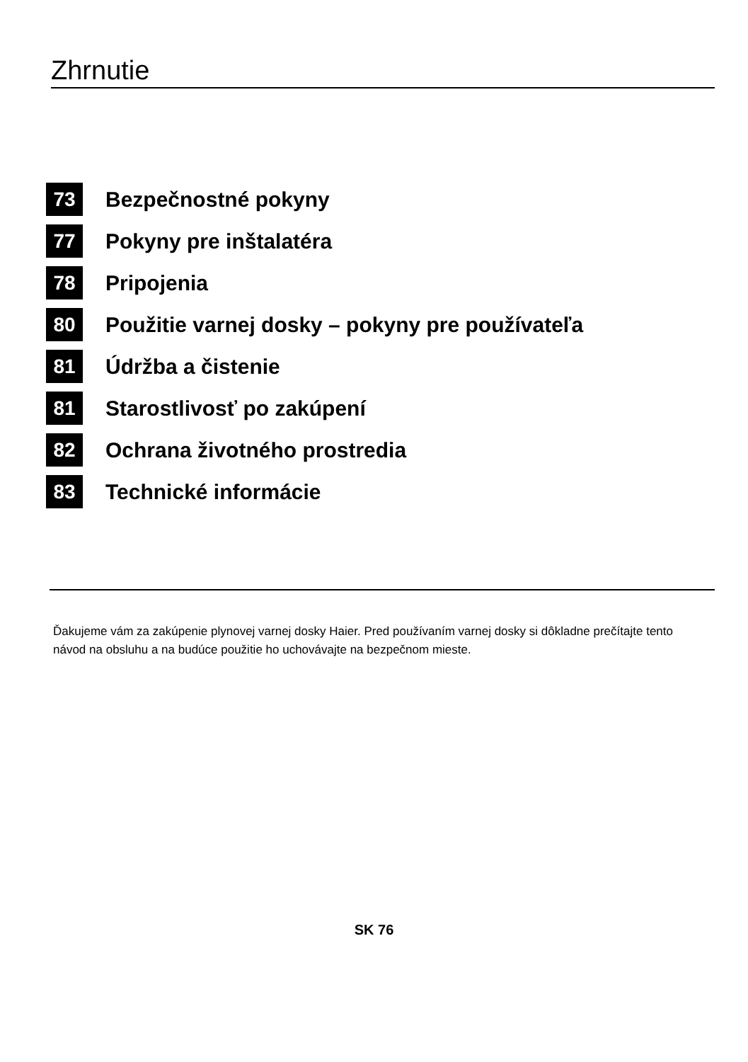Zhrnutie
73 Bezpečnostné pokyny
77 Pokyny pre inštalatéra
78 Pripojenia
80 Použitie varnej dosky – pokyny pre používateľa
81 Údržba a čistenie
81 Starostlivosť po zakúpení
82 Ochrana životného prostredia
83 Technické informácie
Ďakujeme vám za zakúpenie plynovej varnej dosky Haier. Pred používaním varnej dosky si dôkladne prečítajte tento návod na obsluhu a na budúce použitie ho uchovávajte na bezpečnom mieste.
SK 76